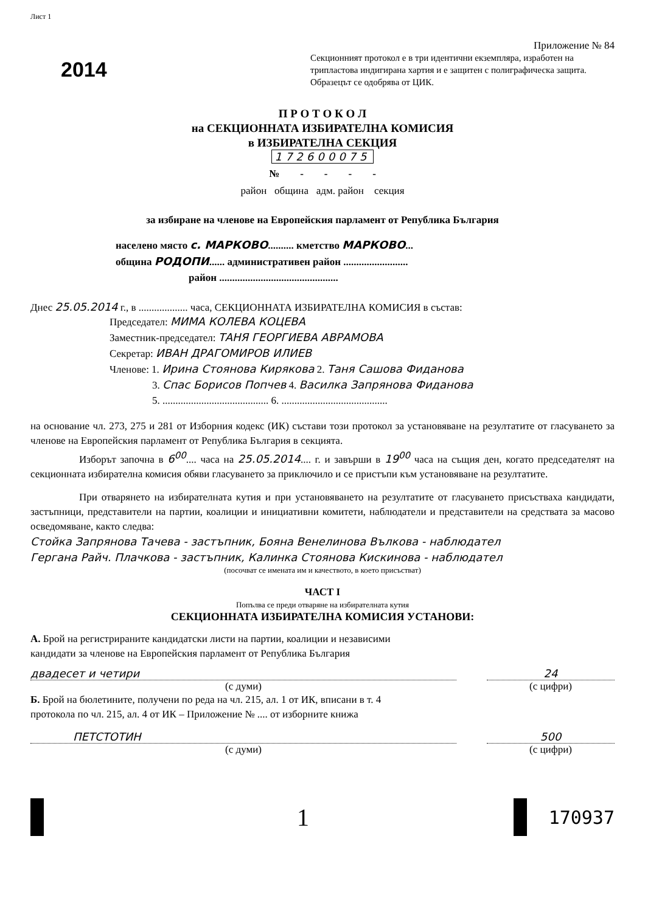Лист 1
2014
Приложение № 84
Секционният протокол е в три идентични екземпляра, изработен на трипластова индигирана хартия и е защитен с полиграфическа защита. Образецът се одобрява от ЦИК.
П Р О Т О К О Л
на СЕКЦИОННАТА ИЗБИРАТЕЛНА КОМИСИЯ
в ИЗБИРАТЕЛНА СЕКЦИЯ
172600075
№ - - - -
район община адм. район секция
за избиране на членове на Европейския парламент от Република България
населено място с. МАРКОВО.......... кметство МАРКОВО...
община РОДОПИ...... административен район .........................
район ..............................................
Днес 25.05.2014 г., в ................... часа, СЕКЦИОННАТА ИЗБИРАТЕЛНА КОМИСИЯ в състав:
Председател: МИМА КОЛЕВА КОЦЕВА
Заместник-председател: ТАНЯ ГЕОРГИЕВА АВРАМОВА
Секретар: ИВАН ДРАГОМИРОВ ИЛИЕВ
Членове: 1. Ирина Стоянова Кирякова 2. Таня Сашова Фиданова
3. Спас Борисов Попчев 4. Василка Запрянова Фиданова
5. ......................................... 6. .........................................
на основание чл. 273, 275 и 281 от Изборния кодекс (ИК) състави този протокол за установяване на резултатите от гласуването за членове на Европейския парламент от Република България в секцията.
Изборът започна в 6<sup>00</sup>.... часа на 25.05.2014.... г. и завърши в 19<sup>00</sup> часа на същия ден, когато председателят на секционната избирателна комисия обяви гласуването за приключило и се пристъпи към установяване на резултатите.
При отварянето на избирателната кутия и при установяването на резултатите от гласуването присъстваха кандидати, застъпници, представители на партии, коалиции и инициативни комитети, наблюдатели и представители на средствата за масово осведомяване, както следва:
Стойка Запрянова Тачева - застъпник, Бояна Венелинова Вълкова - наблюдател
Гергана Райч. Плачкова - застъпник, Калинка Стоянова Кискинова - наблюдател
(посочват се имената им и качеството, в което присъстват)
ЧАСТ I
Попълва се преди отваряне на избирателната кутия
СЕКЦИОННАТА ИЗБИРАТЕЛНА КОМИСИЯ УСТАНОВИ:
А. Брой на регистрираните кандидатски листи на партии, коалиции и независими кандидати за членове на Европейския парламент от Република България
двадесет и четири
24
(с думи)
(с цифри)
Б. Брой на бюлетините, получени по реда на чл. 215, ал. 1 от ИК, вписани в т. 4 протокола по чл. 215, ал. 4 от ИК – Приложение № .... от изборните книжа
ПЕТСТОТИН
500
(с думи)
(с цифри)
1 170937